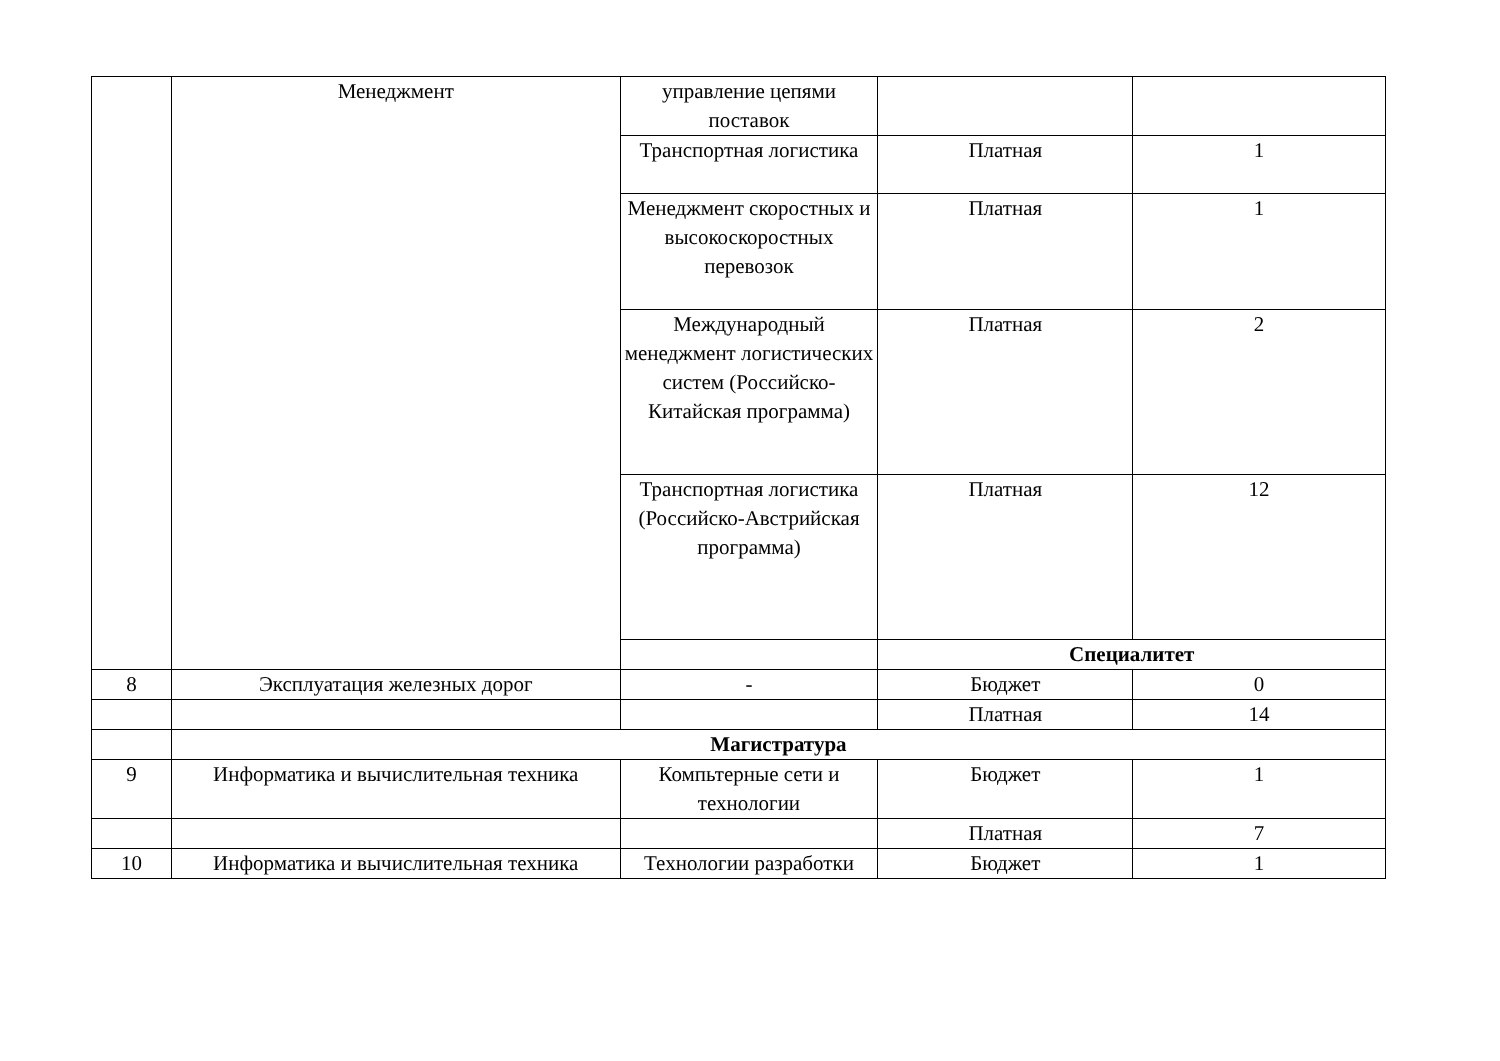| | Менеджмент | управление цепями поставок | | |
| | | Транспортная логистика | Платная | 1 |
| | | Менеджмент скоростных и высокоскоростных перевозок | Платная | 1 |
| | | Международный менеджмент логистических систем (Российско-Китайская программа) | Платная | 2 |
| | | Транспортная логистика (Российско-Австрийская программа) | Платная | 12 |
| | | | Специалитет | |
| 8 | Эксплуатация железных дорог | - | Бюджет | 0 |
| | | | Платная | 14 |
| | Магистратура | | | |
| 9 | Информатика и вычислительная техника | Компьтерные сети и технологии | Бюджет | 1 |
| | | | Платная | 7 |
| 10 | Информатика и вычислительная техника | Технологии разработки | Бюджет | 1 |